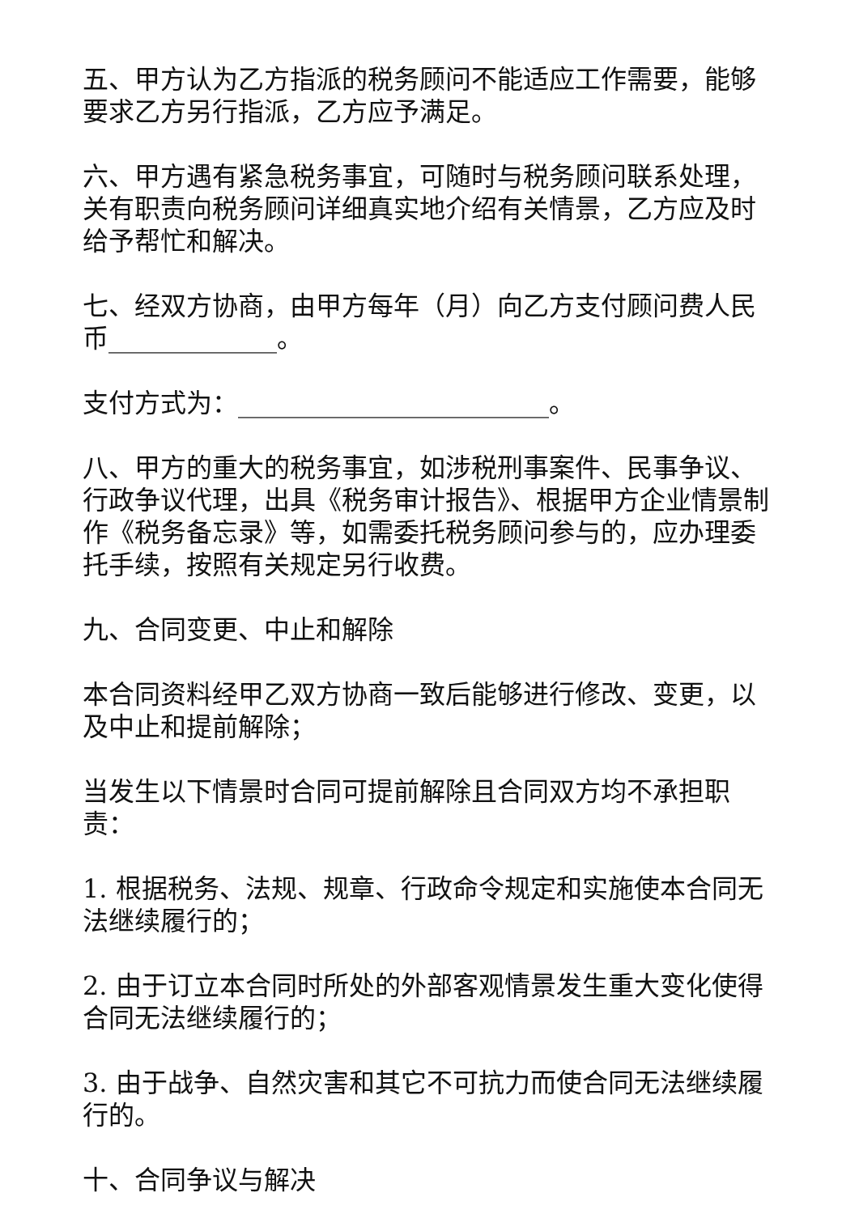五、甲方认为乙方指派的税务顾问不能适应工作需要，能够要求乙方另行指派，乙方应予满足。
六、甲方遇有紧急税务事宜，可随时与税务顾问联系处理，关有职责向税务顾问详细真实地介绍有关情景，乙方应及时给予帮忙和解决。
七、经双方协商，由甲方每年（月）向乙方支付顾问费人民币_____________。
支付方式为：________________________。
八、甲方的重大的税务事宜，如涉税刑事案件、民事争议、行政争议代理，出具《税务审计报告》、根据甲方企业情景制作《税务备忘录》等，如需委托税务顾问参与的，应办理委托手续，按照有关规定另行收费。
九、合同变更、中止和解除
本合同资料经甲乙双方协商一致后能够进行修改、变更，以及中止和提前解除；
当发生以下情景时合同可提前解除且合同双方均不承担职责：
1. 根据税务、法规、规章、行政命令规定和实施使本合同无法继续履行的；
2. 由于订立本合同时所处的外部客观情景发生重大变化使得合同无法继续履行的；
3. 由于战争、自然灾害和其它不可抗力而使合同无法继续履行的。
十、合同争议与解决